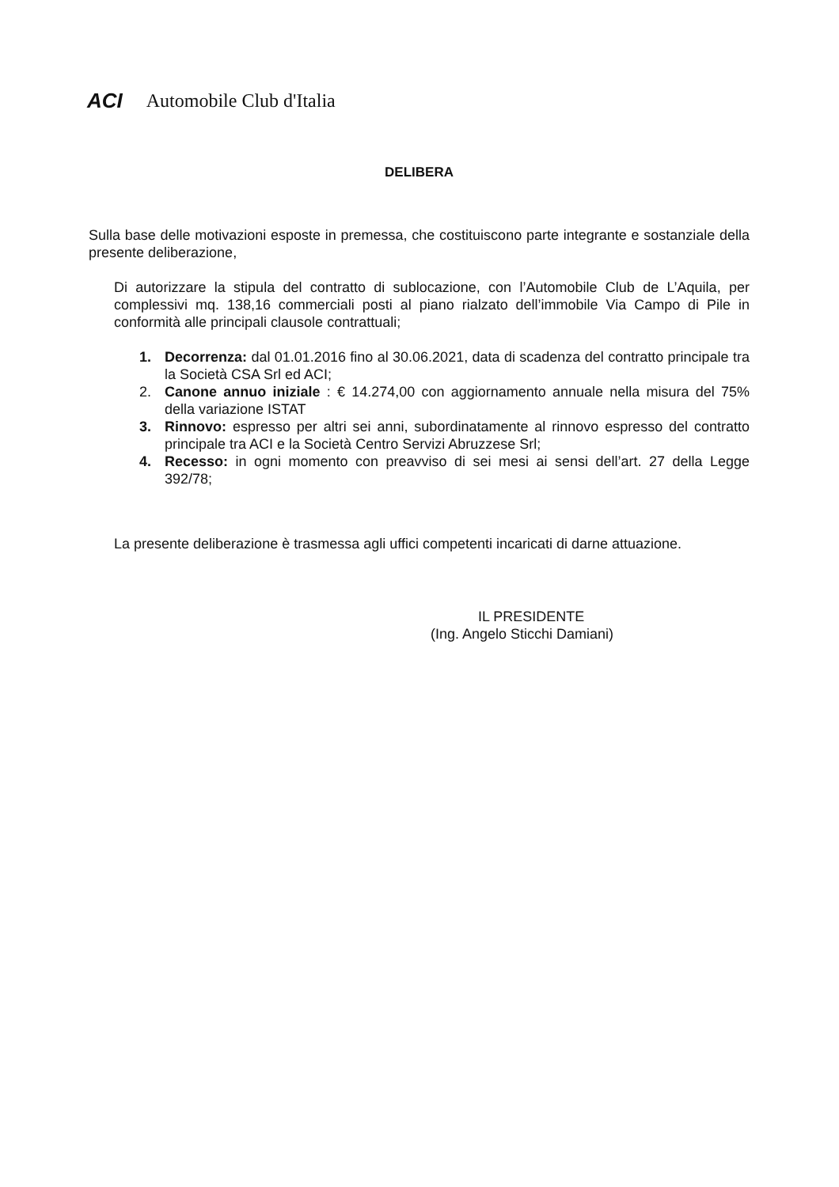ACI Automobile Club d'Italia
DELIBERA
Sulla base delle motivazioni esposte in premessa, che costituiscono parte integrante e sostanziale della presente deliberazione,
Di autorizzare la stipula del contratto di sublocazione, con l’Automobile Club de L’Aquila, per complessivi mq. 138,16 commerciali posti al piano rialzato dell’immobile Via Campo di Pile in conformità alle principali clausole contrattuali;
1. Decorrenza: dal 01.01.2016 fino al 30.06.2021, data di scadenza del contratto principale tra la Società CSA Srl ed ACI;
2. Canone annuo iniziale : € 14.274,00 con aggiornamento annuale nella misura del 75% della variazione ISTAT
3. Rinnovo: espresso per altri sei anni, subordinatamente al rinnovo espresso del contratto principale tra ACI e la Società Centro Servizi Abruzzese Srl;
4. Recesso: in ogni momento con preavviso di sei mesi ai sensi dell’art. 27 della Legge 392/78;
La presente deliberazione è trasmessa agli uffici competenti incaricati di darne attuazione.
IL PRESIDENTE
(Ing. Angelo Sticchi Damiani)